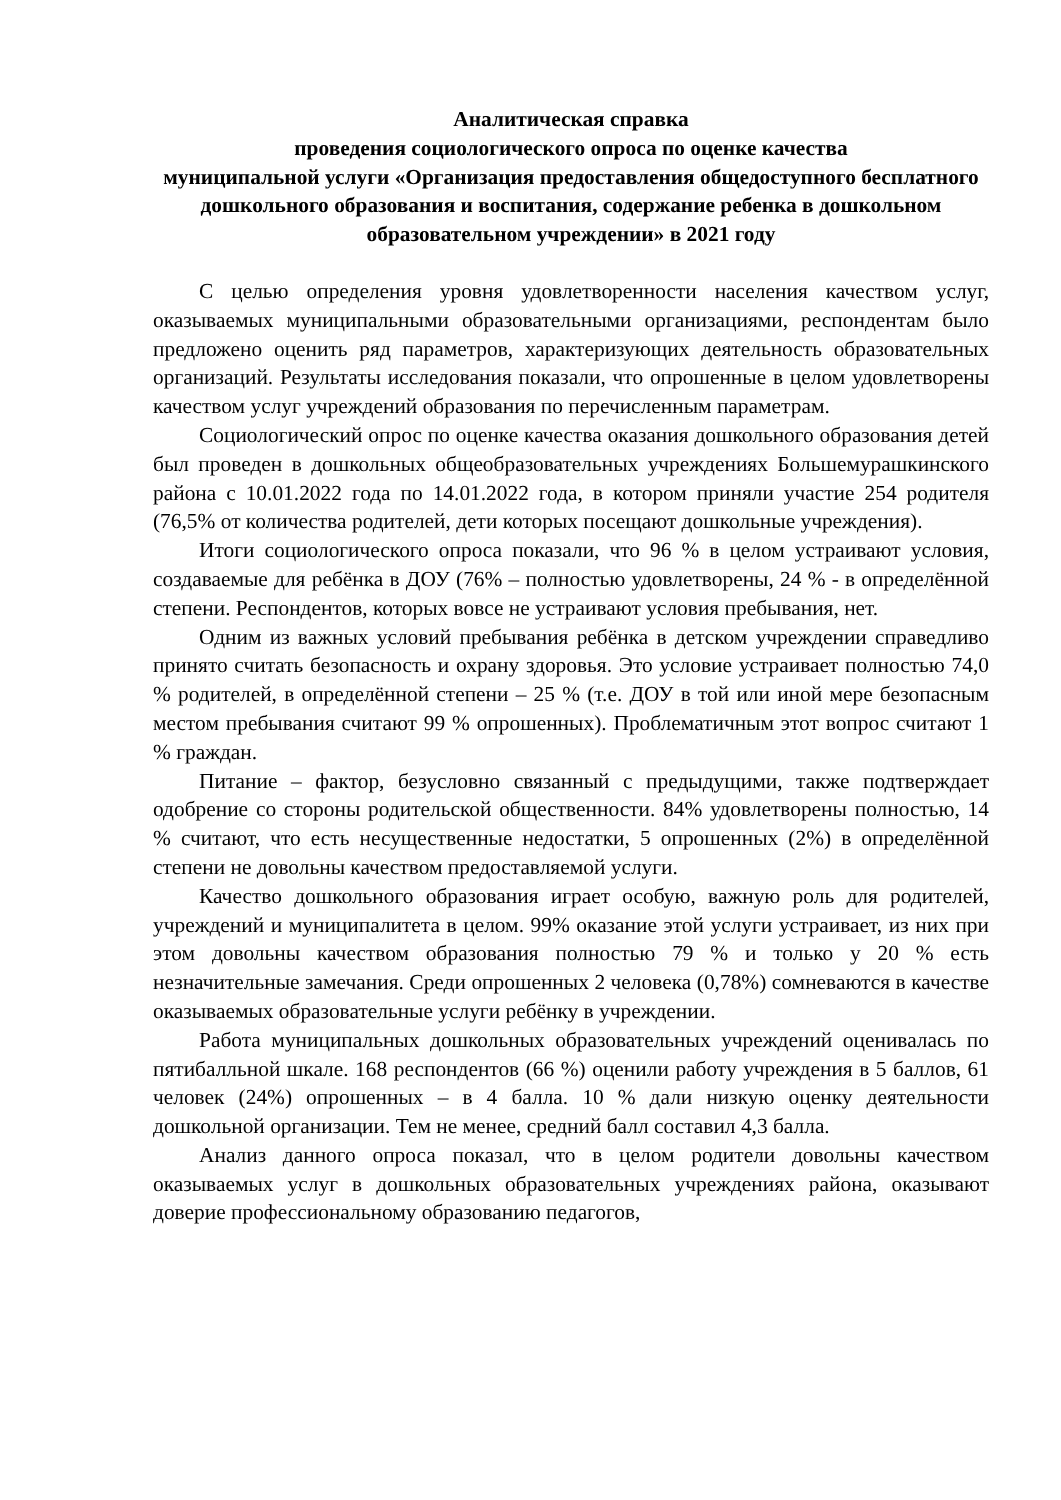Аналитическая справка
проведения социологического опроса по оценке качества
муниципальной услуги «Организация предоставления общедоступного бесплатного дошкольного образования и воспитания, содержание ребенка в дошкольном образовательном учреждении» в 2021 году
С целью определения уровня удовлетворенности населения качеством услуг, оказываемых муниципальными образовательными организациями, респондентам было предложено оценить ряд параметров, характеризующих деятельность образовательных организаций. Результаты исследования показали, что опрошенные в целом удовлетворены качеством услуг учреждений образования по перечисленным параметрам.
Социологический опрос по оценке качества оказания дошкольного образования детей был проведен в дошкольных общеобразовательных учреждениях Большемурашкинского района с 10.01.2022 года по 14.01.2022 года, в котором приняли участие 254 родителя (76,5% от количества родителей, дети которых посещают дошкольные учреждения).
Итоги социологического опроса показали, что 96 % в целом устраивают условия, создаваемые для ребёнка в ДОУ (76% – полностью удовлетворены, 24 % - в определённой степени. Респондентов, которых вовсе не устраивают условия пребывания, нет.
Одним из важных условий пребывания ребёнка в детском учреждении справедливо принято считать безопасность и охрану здоровья. Это условие устраивает полностью 74,0 % родителей, в определённой степени – 25 % (т.е. ДОУ в той или иной мере безопасным местом пребывания считают 99 % опрошенных). Проблематичным этот вопрос считают 1 % граждан.
Питание – фактор, безусловно связанный с предыдущими, также подтверждает одобрение со стороны родительской общественности. 84% удовлетворены полностью, 14 % считают, что есть несущественные недостатки, 5 опрошенных (2%) в определённой степени не довольны качеством предоставляемой услуги.
Качество дошкольного образования играет особую, важную роль для родителей, учреждений и муниципалитета в целом. 99% оказание этой услуги устраивает, из них при этом довольны качеством образования полностью 79 % и только у 20 % есть незначительные замечания. Среди опрошенных 2 человека (0,78%) сомневаются в качестве оказываемых образовательные услуги ребёнку в учреждении.
Работа муниципальных дошкольных образовательных учреждений оценивалась по пятибалльной шкале. 168 респондентов (66 %) оценили работу учреждения в 5 баллов, 61 человек (24%) опрошенных – в 4 балла. 10 % дали низкую оценку деятельности дошкольной организации. Тем не менее, средний балл составил 4,3 балла.
Анализ данного опроса показал, что в целом родители довольны качеством оказываемых услуг в дошкольных образовательных учреждениях района, оказывают доверие профессиональному образованию педагогов,